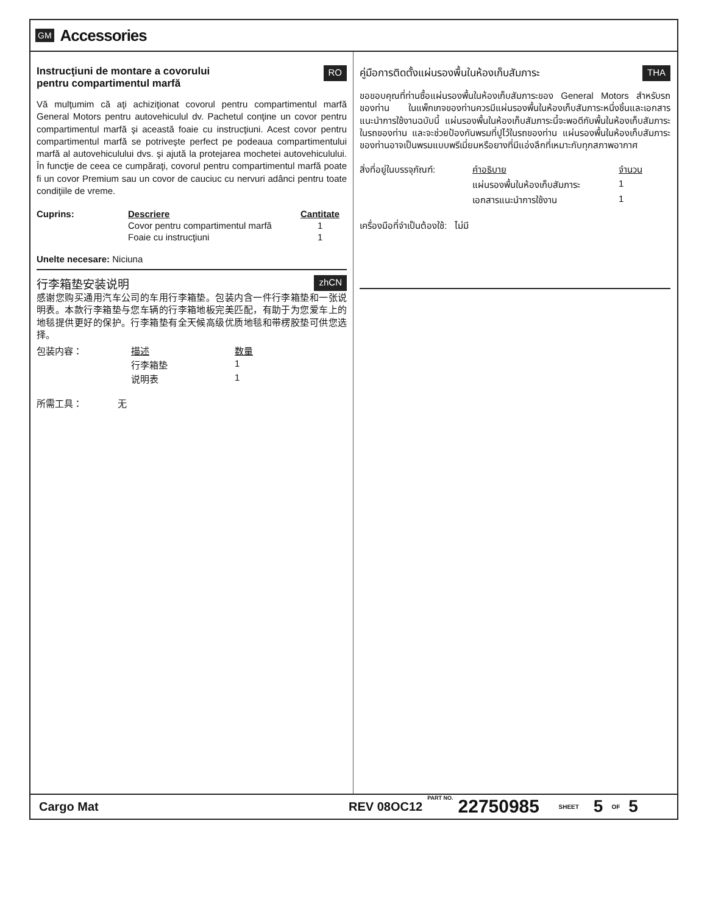GM Accessories
Instrucţiuni de montare a covorului
pentru compartimentul marfă RO
Vă mulţumim că aţi achiziţionat covorul pentru compartimentul marfă General Motors pentru autovehiculul dv. Pachetul conţine un covor pentru compartimentul marfă şi această foaie cu instrucţiuni. Acest covor pentru compartimentul marfă se potriveşte perfect pe podeaua compartimentului marfă al autovehiculului dvs. şi ajută la protejarea mochetei autovehiculului. În funcţie de ceea ce cumpăraţi, covorul pentru compartimentul marfă poate fi un covor Premium sau un covor de cauciuc cu nervuri adânci pentru toate condiţiile de vreme.
| Cuprins: | Descriere | Cantitate |
| | Covor pentru compartimentul marfă | 1 |
| | Foaie cu instrucţiuni | 1 |
Unelte necesare: Niciuna
行李箱垫安装说明 zhCN
感谢您购买通用汽车公司的车用行李箱垫。包装内含一件行李箱垫和一张说明表。本款行李箱垫与您车辆的行李箱地板完美匹配，有助于为您爱车上的地毯提供更好的保护。行李箱垫有全天候高级优质地毯和带楞胶垫可供您选择。
| 包装内容： | 描述 | 数量 |
| | 行李箱垫 | 1 |
| | 说明表 | 1 |
所需工具： 无
คู่มือการติดตั้งแผ่นรองพื้นในห้องเก็บสัมภาระ THA
ขอขอบคุณที่ท่านซื้อแผ่นรองพื้นในห้องเก็บสัมภาระของ General Motors สำหรับรถของท่าน ในแพ็กเกจของท่านควรมีแผ่นรองพื้นในห้องเก็บสัมภาระหนึ่งชิ้นและเอกสารแนะนำการใช้งานฉบับนี้ แผ่นรองพื้นในห้องเก็บสัมภาระนี้จะพอดีกับพื้นในห้องเก็บสัมภาระในรถของท่าน และจะช่วยป้องกันพรมที่ปูไว้ในรถของท่าน แผ่นรองพื้นในห้องเก็บสัมภาระของท่านอาจเป็นพรมแบบพรีเมี่ยมหรือยางที่มีแอ่งลึกที่เหมาะกับทุกสภาพอากาศ
| สิ่งที่อยู่ในบรรจุภัณฑ์: | คำอธิบาย | จำนวน |
| | แผ่นรองพื้นในห้องเก็บสัมภาระ | 1 |
| | เอกสารแนะนำการใช้งาน | 1 |
เครื่องมือที่จำเป็นต้องใช้: ไม่มี
Cargo Mat REV 08OC12 PART NO. 22750985 SHEET 5 OF 5